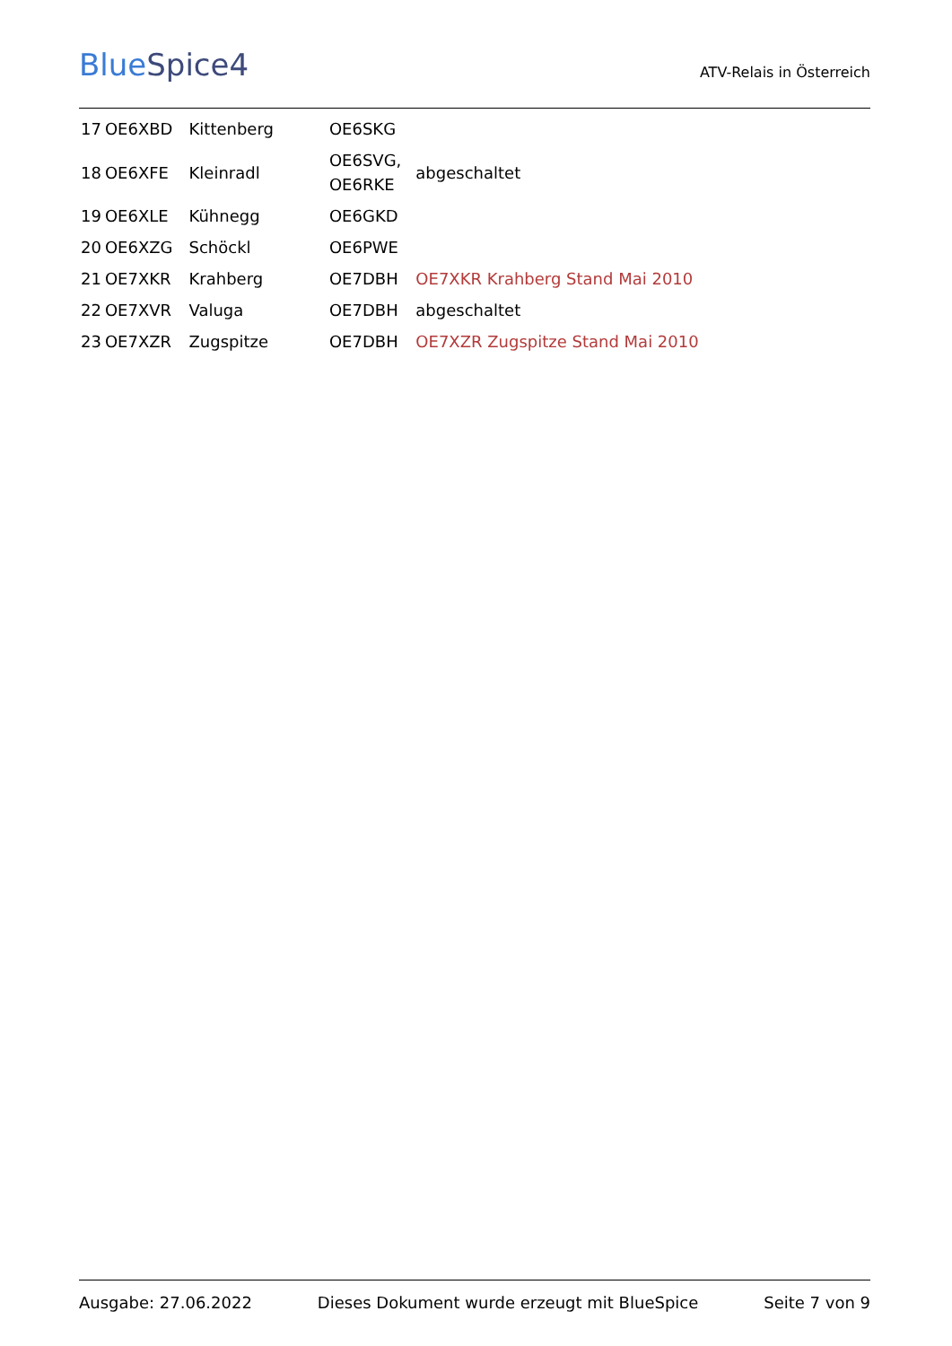BlueSpice4
ATV-Relais in Österreich
| 17 | OE6XBD | Kittenberg | OE6SKG | |
| 18 | OE6XFE | Kleinradl | OE6SVG, OE6RKE | abgeschaltet |
| 19 | OE6XLE | Kühnegg | OE6GKD | |
| 20 | OE6XZG | Schöckl | OE6PWE | |
| 21 | OE7XKR | Krahberg | OE7DBH | OE7XKR Krahberg Stand Mai 2010 |
| 22 | OE7XVR | Valuga | OE7DBH | abgeschaltet |
| 23 | OE7XZR | Zugspitze | OE7DBH | OE7XZR Zugspitze Stand Mai 2010 |
Ausgabe: 27.06.2022 Dieses Dokument wurde erzeugt mit BlueSpice Seite 7 von 9